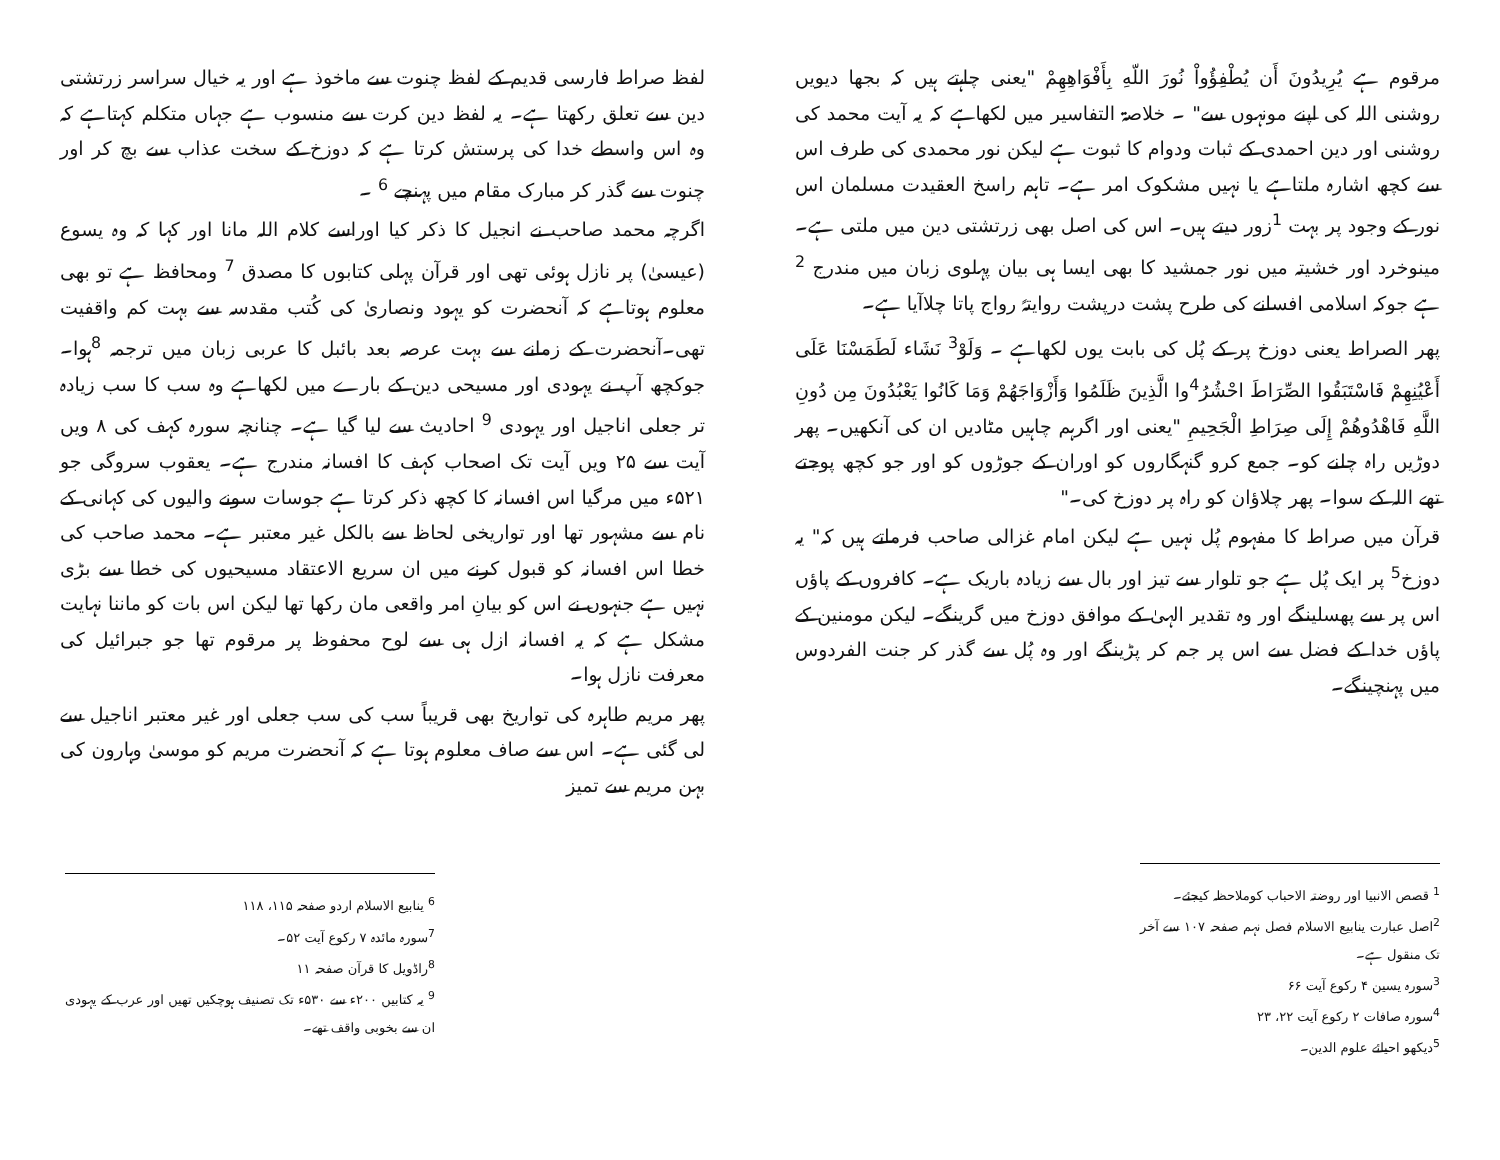مرقوم ہے يُرِيدُونَ أَن يُطْفِؤُواْ نُورَ اللّهِ بِأَفْوَاهِهِمْ "یعنی چاہتے ہیں کہ بجھا دیویں روشنی اللہ کی اپنے مونہوں سے" ۔ خلاصۃ التفاسیر میں لکھاہے کہ یہ آیت محمد کی روشنی اور دین احمدی کے ثبات ودوام کا ثبوت ہے لیکن نور محمدی کی طرف اس سے کچھ اشارہ ملتاہے یا نہیں مشکوک امر ہے۔ تاہم راسخ العقیدت مسلمان اس نور کے وجود پر بہت <sup>1</sup>زور دیتے ہیں۔ اس کی اصل بھی زرتشتی دین میں ملتی ہے۔ مینوخرد اور خشیتہ میں نور جمشید کا بھی ایسا ہی بیان پہلوی زبان میں مندرج <sup>2</sup> ہے جوکہ اسلامی افسانے کی طرح پشت درپشت روایتہً رواج پاتا چلاآیا ہے۔
پھر الصراط یعنی دوزخ پر کے پُل کی بابت یوں لکھاہے ۔ وَلَوْ<sup>3</sup> نَشَاء لَطَمَسْنَا عَلَى أَعْيُنِهِمْ فَاسْتَبَقُوا الصِّرَاطَ احْشُرُ<sup>4</sup>وا الَّذِينَ ظَلَمُوا وَأَزْوَاجَهُمْ وَمَا كَانُوا يَعْبُدُونَ مِن دُونِ اللَّهِ فَاهْدُوهُمْ إِلَى صِرَاطِ الْجَحِيمِ "یعنی اور اگرہم چاہیں مٹادیں ان کی آنکھیں۔ پھر دوڑیں راہ چلنے کو۔ جمع کرو گنہگاروں کو اوران کے جوڑوں کو اور جو کچھ پوجتے تھے اللہ کے سوا۔ پھر چلاؤان کو راہ پر دوزخ کی۔"
قرآن میں صراط کا مفہوم پُل نہیں ہے لیکن امام غزالی صاحب فرماتے ہیں کہ" یہ دوزخ<sup>5</sup> پر ایک پُل ہے جو تلوار سے تیز اور بال سے زیادہ باریک ہے۔ کافروں کے پاؤں اس پر سے پھسلینگے اور وہ تقدیر الہیٰ کے موافق دوزخ میں گرینگے۔ لیکن مومنین کے پاؤں خدا کے فضل سے اس پر جم کر پڑینگے اور وہ پُل سے گذر کر جنت الفردوس میں پہنچینگے۔
<sup>1</sup> قصص الانبیا اور روضتہ الاحباب کوملاحظہ کیجئے۔
<sup>2</sup> اصل عبارت ینابیع الاسلام فصل نہم صفحہ ۱۰۷ سے آخر تک منقول ہے۔
<sup>3</sup> سورہ یسین ۴ رکوع آیت ۶۶
<sup>4</sup> سورہ صافات ۲ رکوع آیت ۲۲، ۲۳
<sup>5</sup> دیکھو احیائے علوم الدین۔
لفظ صراط فارسی قدیم کے لفظ چنوت سے ماخوذ ہے اور یہ خیال سراسر زرتشتی دین سے تعلق رکھتا ہے۔ یہ لفظ دین کرت سے منسوب ہے جہاں متکلم کہتاہے کہ وہ اس واسطے خدا کی پرستش کرتا ہے کہ دوزخ کے سخت عذاب سے بچ کر اور چنوت سے گذر کر مبارک مقام میں پہنچے <sup>6</sup> ۔
اگرچہ محمد صاحب نے انجیل کا ذکر کیا اوراسے کلام اللہ مانا اور کہا کہ وہ یسوع (عیسیٰ) پر نازل ہوئی تھی اور قرآن پہلی کتابوں کا مصدق <sup>7</sup> ومحافظ ہے تو بھی معلوم ہوتاہے کہ آنحضرت کو یہود ونصاریٰ کی کُتب مقدسہ سے بہت کم واقفیت تھی۔آنحضرت کے زمانے سے بہت عرصہ بعد بائبل کا عربی زبان میں ترجمہ <sup>8</sup>ہوا۔ جوکچھ آپ نے یہودی اور مسیحی دین کے بارے میں لکھاہے وہ سب کا سب زیادہ تر جعلی اناجیل اور یہودی <sup>9</sup> احادیث سے لیا گیا ہے۔ چنانچہ سورہ کہف کی ۸ ویں آیت سے ۲۵ ویں آیت تک اصحاب کہف کا افسانہ مندرج ہے۔ یعقوب سروگی جو ۵۲۱ء میں مرگیا اس افسانہ کا کچھ ذکر کرتا ہے جوسات سونے والیوں کی کہانی کے نام سے مشہور تھا اور تواریخی لحاظ سے بالکل غیر معتبر ہے۔ محمد صاحب کی خطا اس افسانہ کو قبول کرنے میں ان سریع الاعتقاد مسیحیوں کی خطا سے بڑی نہیں ہے جنہوں نے اس کو بیانِ امر واقعی مان رکھا تھا لیکن اس بات کو ماننا نہایت مشکل ہے کہ یہ افسانہ ازل ہی سے لوح محفوظ پر مرقوم تھا جو جبرائیل کی معرفت نازل ہوا۔
پھر مریم طاہرہ کی تواریخ بھی قریباً سب کی سب جعلی اور غیر معتبر اناجیل سے لی گئی ہے۔ اس سے صاف معلوم ہوتا ہے کہ آنحضرت مریم کو موسیٰ وہارون کی بہن مریم سے تمیز
<sup>6</sup> ینابیع الاسلام اردو صفحہ ۱۱۵، ۱۱۸
<sup>7</sup> سورہ مائدہ ۷ رکوع آیت ۵۲۔
<sup>8</sup> راڈویل کا قرآن صفحہ ۱۱
<sup>9</sup> یہ کتابیں ۲۰۰ء سے ۵۳۰ء تک تصنیف ہوچکیں تھیں اور عرب کے یہودی ان سے بخوبی واقف تھے۔